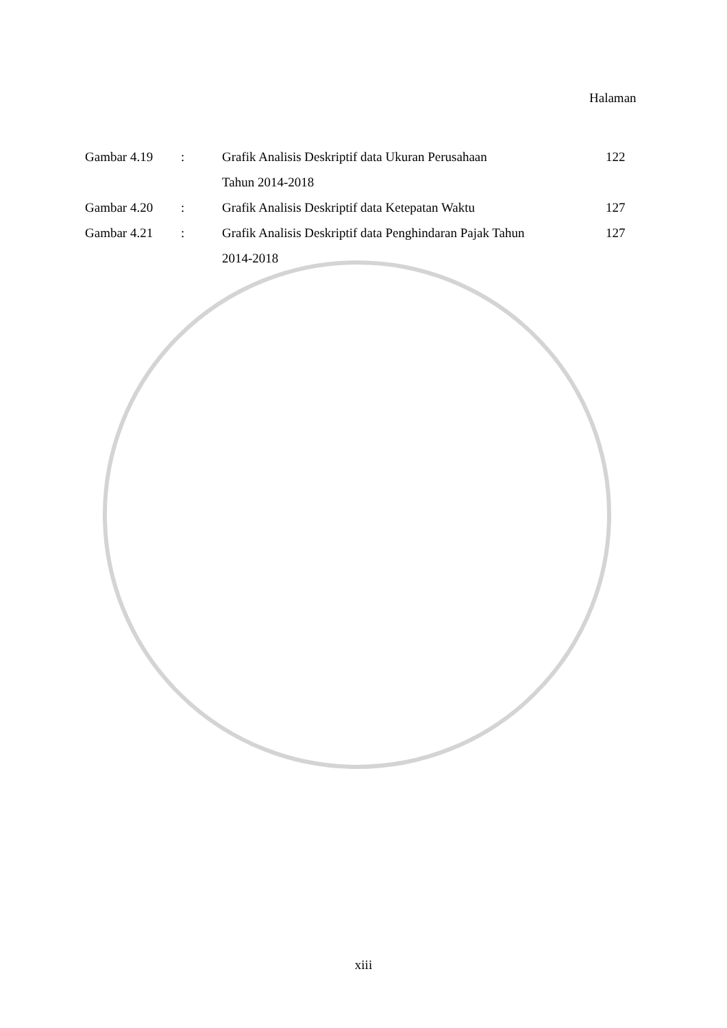Halaman
| Gambar 4.19 | : | Grafik Analisis Deskriptif data Ukuran Perusahaan | 122 |
| | | Tahun 2014-2018 | |
| Gambar 4.20 | : | Grafik Analisis Deskriptif data Ketepatan Waktu | 127 |
| Gambar 4.21 | : | Grafik Analisis Deskriptif data Penghindaran Pajak Tahun | 127 |
| | | 2014-2018 | |
xiii